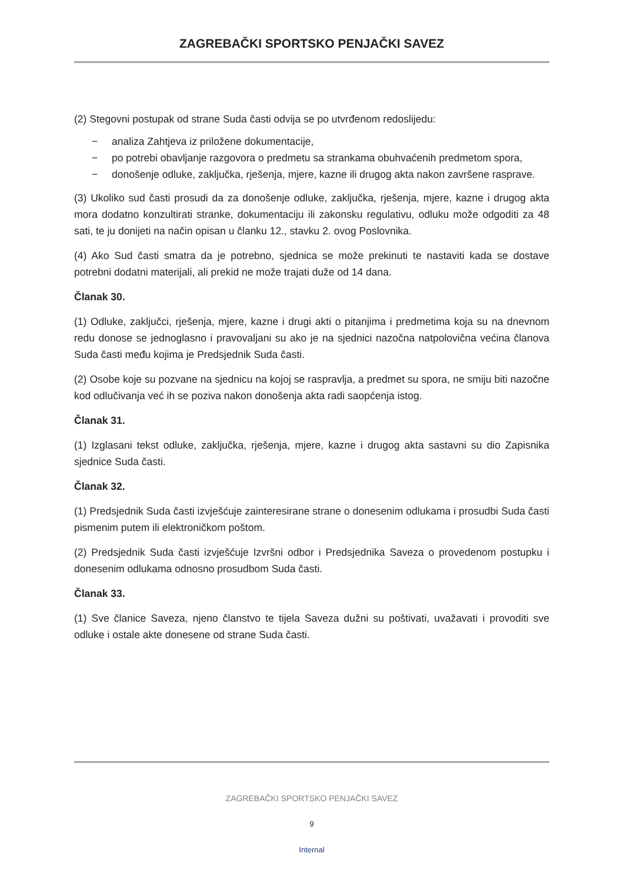ZAGREBAČKI SPORTSKO PENJAČKI SAVEZ
(2) Stegovni postupak od strane Suda časti odvija se po utvrđenom redoslijedu:
− analiza Zahtjeva iz priložene dokumentacije,
− po potrebi obavljanje razgovora o predmetu sa strankama obuhvaćenih predmetom spora,
− donošenje odluke, zaključka, rješenja, mjere, kazne ili drugog akta nakon završene rasprave.
(3) Ukoliko sud časti prosudi da za donošenje odluke, zaključka, rješenja, mjere, kazne i drugog akta mora dodatno konzultirati stranke, dokumentaciju ili zakonsku regulativu, odluku može odgoditi za 48 sati, te ju donijeti na način opisan u članku 12., stavku 2. ovog Poslovnika.
(4) Ako Sud časti smatra da je potrebno, sjednica se može prekinuti te nastaviti kada se dostave potrebni dodatni materijali, ali prekid ne može trajati duže od 14 dana.
Članak 30.
(1) Odluke, zaključci, rješenja, mjere, kazne i drugi akti o pitanjima i predmetima koja su na dnevnom redu donose se jednoglasno i pravovaljani su ako je na sjednici nazočna natpolovična većina članova Suda časti među kojima je Predsjednik Suda časti.
(2) Osobe koje su pozvane na sjednicu na kojoj se raspravlja, a predmet su spora, ne smiju biti nazočne kod odlučivanja već ih se poziva nakon donošenja akta radi saopćenja istog.
Članak 31.
(1) Izglasani tekst odluke, zaključka, rješenja, mjere, kazne i drugog akta sastavni su dio Zapisnika sjednice Suda časti.
Članak 32.
(1) Predsjednik Suda časti izvješćuje zainteresirane strane o donesenim odlukama i prosudbi Suda časti pismenim putem ili elektroničkom poštom.
(2) Predsjednik Suda časti izvješćuje Izvršni odbor i Predsjednika Saveza o provedenom postupku i donesenim odlukama odnosno prosudbom Suda časti.
Članak 33.
(1) Sve članice Saveza, njeno članstvo te tijela Saveza dužni su poštivati, uvažavati i provoditi sve odluke i ostale akte donesene od strane Suda časti.
ZAGREBAČKI SPORTSKO PENJAČKI SAVEZ
9
Internal